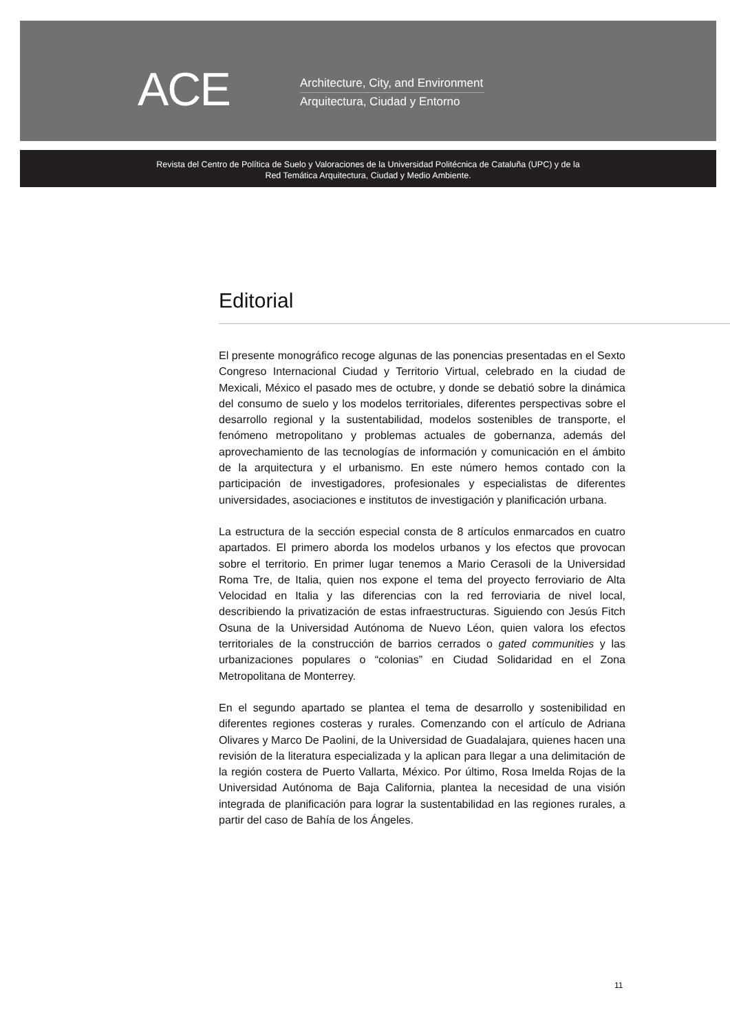ACE
Architecture, City, and Environment
Arquitectura, Ciudad y Entorno
Revista del Centro de Política de Suelo y Valoraciones de la Universidad Politécnica de Cataluña (UPC) y de la
Red Temática Arquitectura, Ciudad y Medio Ambiente.
Editorial
El presente monográfico recoge algunas de las ponencias presentadas en el Sexto Congreso Internacional Ciudad y Territorio Virtual, celebrado en la ciudad de Mexicali, México el pasado mes de octubre, y donde se debatió sobre la dinámica del consumo de suelo y los modelos territoriales, diferentes perspectivas sobre el desarrollo regional y la sustentabilidad, modelos sostenibles de transporte, el fenómeno metropolitano y problemas actuales de gobernanza, además del aprovechamiento de las tecnologías de información y comunicación en el ámbito de la arquitectura y el urbanismo. En este número hemos contado con la participación de investigadores, profesionales y especialistas de diferentes universidades, asociaciones e institutos de investigación y planificación urbana.
La estructura de la sección especial consta de 8 artículos enmarcados en cuatro apartados. El primero aborda los modelos urbanos y los efectos que provocan sobre el territorio. En primer lugar tenemos a Mario Cerasoli de la Universidad Roma Tre, de Italia, quien nos expone el tema del proyecto ferroviario de Alta Velocidad en Italia y las diferencias con la red ferroviaria de nivel local, describiendo la privatización de estas infraestructuras. Siguiendo con Jesús Fitch Osuna de la Universidad Autónoma de Nuevo Léon, quien valora los efectos territoriales de la construcción de barrios cerrados o gated communities y las urbanizaciones populares o “colonias” en Ciudad Solidaridad en el Zona Metropolitana de Monterrey.
En el segundo apartado se plantea el tema de desarrollo y sostenibilidad en diferentes regiones costeras y rurales. Comenzando con el artículo de Adriana Olivares y Marco De Paolini, de la Universidad de Guadalajara, quienes hacen una revisión de la literatura especializada y la aplican para llegar a una delimitación de la región costera de Puerto Vallarta, México. Por último, Rosa Imelda Rojas de la Universidad Autónoma de Baja California, plantea la necesidad de una visión integrada de planificación para lograr la sustentabilidad en las regiones rurales, a partir del caso de Bahía de los Ángeles.
11